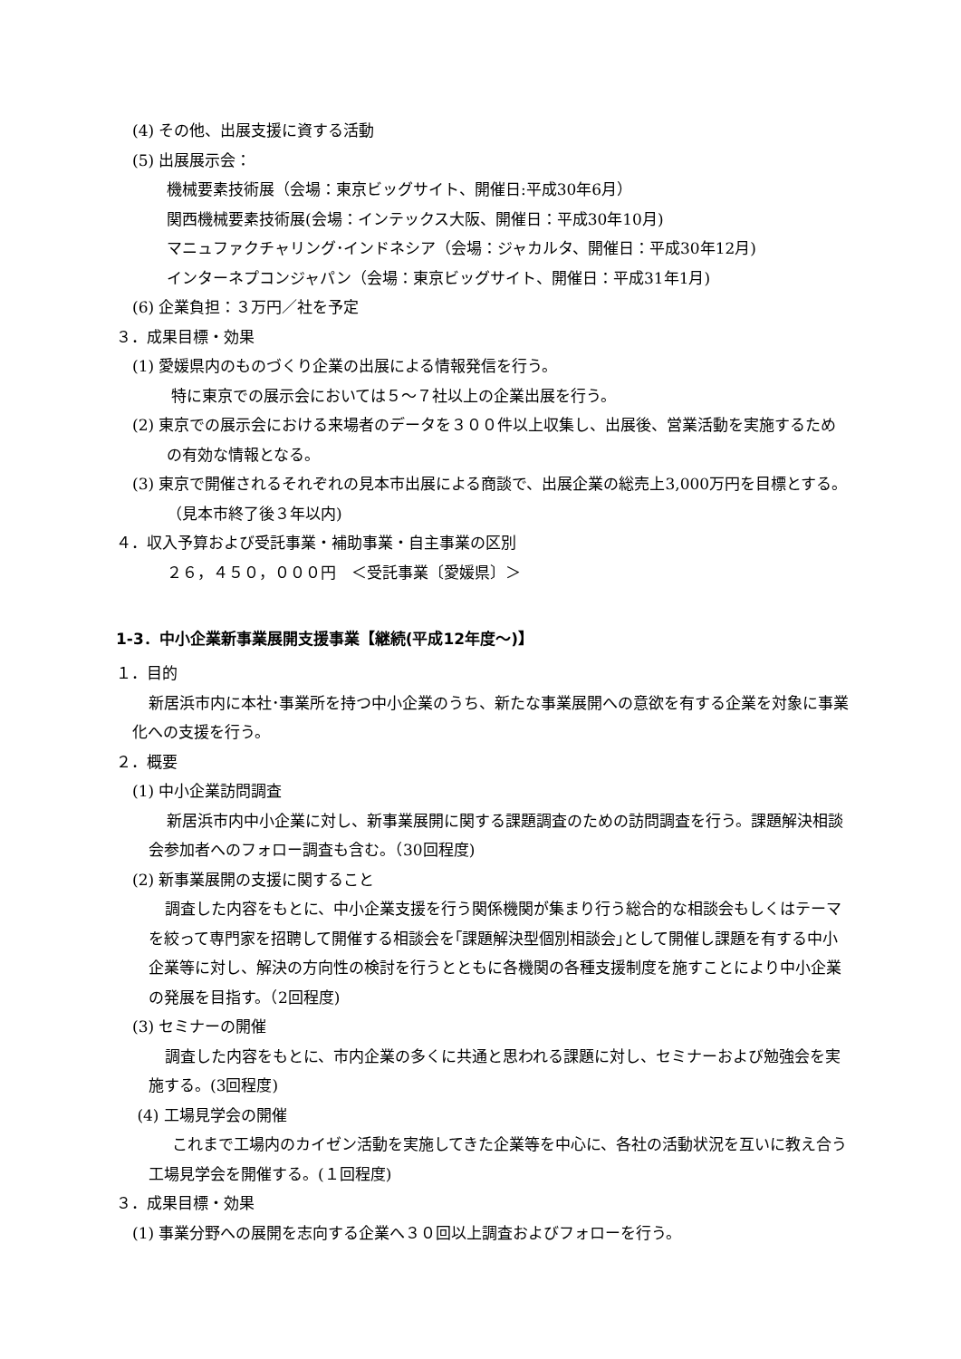(4) その他、出展支援に資する活動
(5) 出展展示会：
機械要素技術展（会場：東京ビッグサイト、開催日:平成30年6月）
関西機械要素技術展(会場：インテックス大阪、開催日：平成30年10月)
マニュファクチャリング･インドネシア（会場：ジャカルタ、開催日：平成30年12月)
インターネプコンジャパン（会場：東京ビッグサイト、開催日：平成31年1月)
(6) 企業負担：３万円／社を予定
３．成果目標・効果
(1) 愛媛県内のものづくり企業の出展による情報発信を行う。
特に東京での展示会においては５～７社以上の企業出展を行う。
(2) 東京での展示会における来場者のデータを３００件以上収集し、出展後、営業活動を実施するための有効な情報となる。
(3) 東京で開催されるそれぞれの見本市出展による商談で、出展企業の総売上3,000万円を目標とする。（見本市終了後３年以内)
４．収入予算および受託事業・補助事業・自主事業の区別
２６，４５０，０００円　＜受託事業〔愛媛県〕＞
1-3．中小企業新事業展開支援事業【継続(平成12年度～)】
１．目的
新居浜市内に本社･事業所を持つ中小企業のうち、新たな事業展開への意欲を有する企業を対象に事業化への支援を行う。
２．概要
(1) 中小企業訪問調査
新居浜市内中小企業に対し、新事業展開に関する課題調査のための訪問調査を行う。課題解決相談会参加者へのフォロー調査も含む。（30回程度)
(2) 新事業展開の支援に関すること
調査した内容をもとに、中小企業支援を行う関係機関が集まり行う総合的な相談会もしくはテーマを絞って専門家を招聘して開催する相談会を｢課題解決型個別相談会｣として開催し課題を有する中小企業等に対し、解決の方向性の検討を行うとともに各機関の各種支援制度を施すことにより中小企業の発展を目指す。（2回程度)
(3) セミナーの開催
調査した内容をもとに、市内企業の多くに共通と思われる課題に対し、セミナーおよび勉強会を実施する。(3回程度)
(4) 工場見学会の開催
これまで工場内のカイゼン活動を実施してきた企業等を中心に、各社の活動状況を互いに教え合う工場見学会を開催する。(１回程度)
３．成果目標・効果
(1) 事業分野への展開を志向する企業へ３０回以上調査およびフォローを行う。